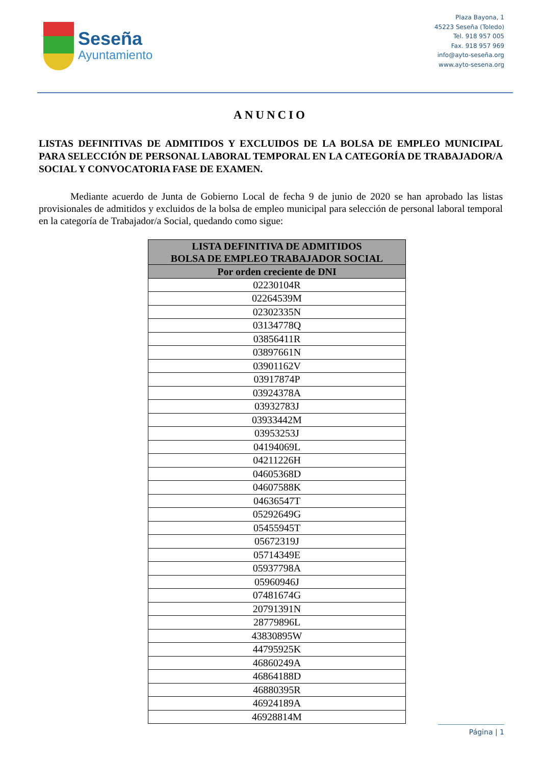Seseña
Ayuntamiento
Plaza Bayona, 1
45223 Seseña (Toledo)
Tel. 918 957 005
Fax. 918 957 969
info@ayto-seseña.org
www.ayto-sesena.org
ANUNCIO
LISTAS DEFINITIVAS DE ADMITIDOS Y EXCLUIDOS DE LA BOLSA DE EMPLEO MUNICIPAL PARA SELECCIÓN DE PERSONAL LABORAL TEMPORAL EN LA CATEGORÍA DE TRABAJADOR/A SOCIAL Y CONVOCATORIA FASE DE EXAMEN.
Mediante acuerdo de Junta de Gobierno Local de fecha 9 de junio de 2020 se han aprobado las listas provisionales de admitidos y excluidos de la bolsa de empleo municipal para selección de personal laboral temporal en la categoría de Trabajador/a Social, quedando como sigue:
| LISTA DEFINITIVA DE ADMITIDOS BOLSA DE EMPLEO TRABAJADOR SOCIAL |
| --- |
| Por orden creciente de DNI |
| 02230104R |
| 02264539M |
| 02302335N |
| 03134778Q |
| 03856411R |
| 03897661N |
| 03901162V |
| 03917874P |
| 03924378A |
| 03932783J |
| 03933442M |
| 03953253J |
| 04194069L |
| 04211226H |
| 04605368D |
| 04607588K |
| 04636547T |
| 05292649G |
| 05455945T |
| 05672319J |
| 05714349E |
| 05937798A |
| 05960946J |
| 07481674G |
| 20791391N |
| 28779896L |
| 43830895W |
| 44795925K |
| 46860249A |
| 46864188D |
| 46880395R |
| 46924189A |
| 46928814M |
Página | 1